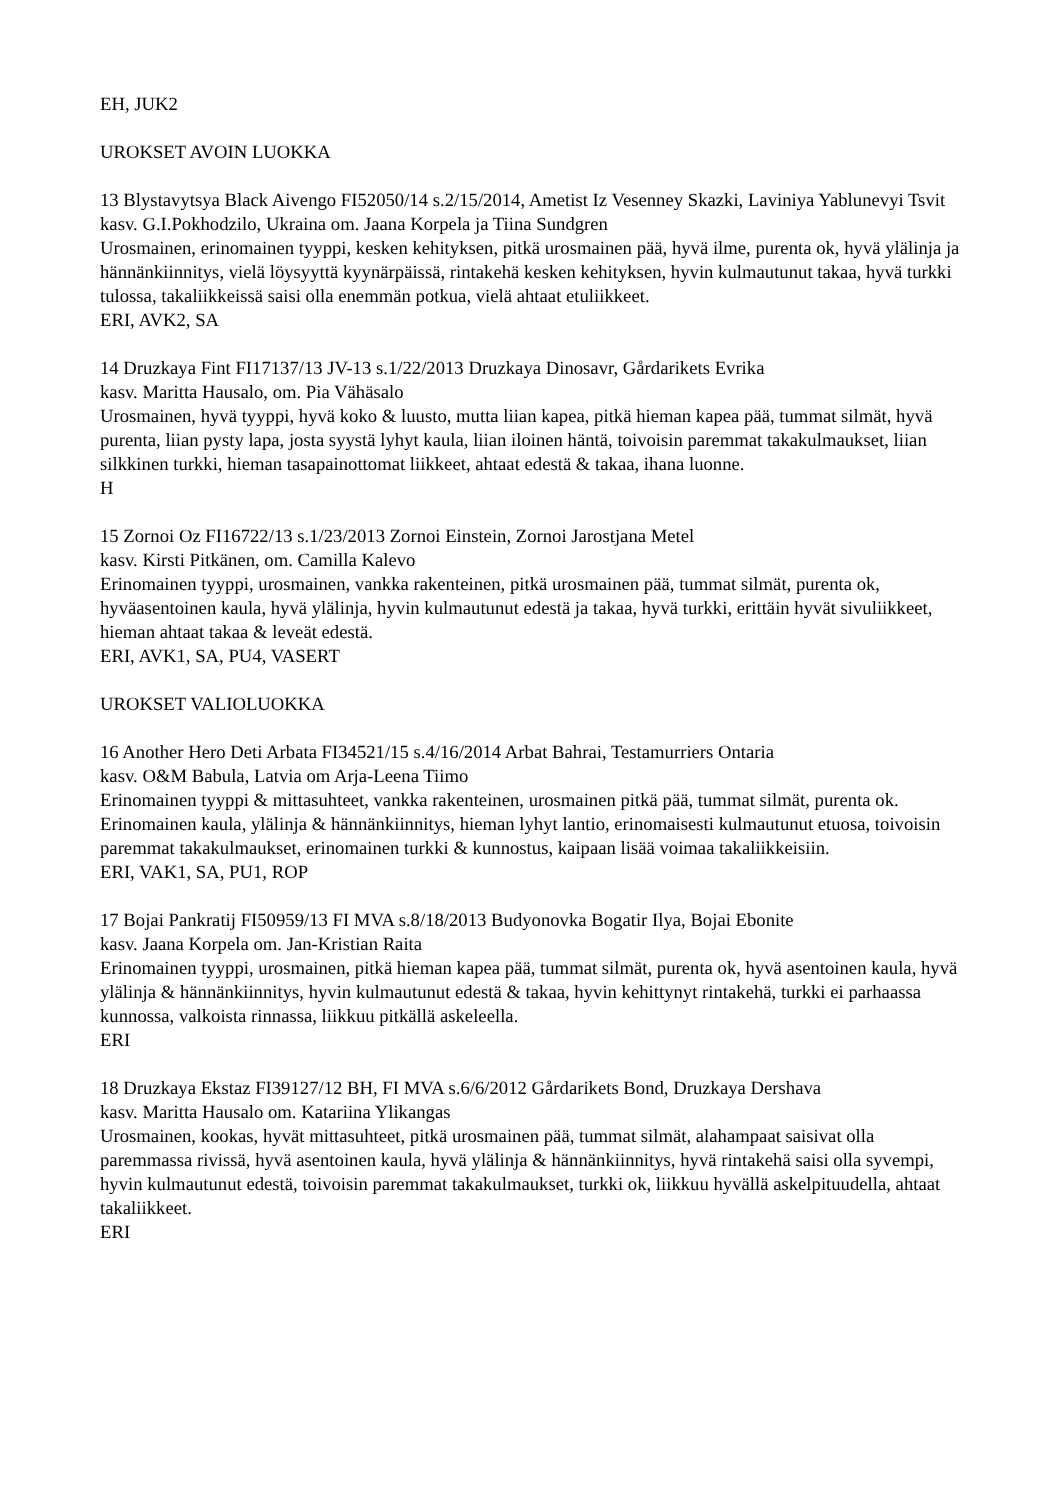EH, JUK2
UROKSET AVOIN LUOKKA
13 Blystavytsya Black Aivengo FI52050/14 s.2/15/2014, Ametist Iz Vesenney Skazki, Laviniya Yablunevyi Tsvit
kasv. G.I.Pokhodzilo, Ukraina om. Jaana Korpela ja Tiina Sundgren
Urosmainen, erinomainen tyyppi, kesken kehityksen, pitkä urosmainen pää, hyvä ilme, purenta ok, hyvä ylälinja ja hännänkiinnitys, vielä löysyyttä kyynärpäissä, rintakehä kesken kehityksen, hyvin kulmautunut takaa, hyvä turkki tulossa, takaliikkeissä saisi olla enemmän potkua, vielä ahtaat etuliikkeet.
ERI, AVK2, SA
14 Druzkaya Fint FI17137/13 JV-13 s.1/22/2013 Druzkaya Dinosavr, Gårdarikets Evrika
kasv. Maritta Hausalo, om. Pia Vähäsalo
Urosmainen, hyvä tyyppi, hyvä koko & luusto, mutta liian kapea, pitkä hieman kapea pää, tummat silmät, hyvä purenta, liian pysty lapa, josta syystä lyhyt kaula, liian iloinen häntä, toivoisin paremmat takakulmaukset, liian silkkinen turkki, hieman tasapainottomat liikkeet, ahtaat edestä & takaa, ihana luonne.
H
15 Zornoi Oz FI16722/13 s.1/23/2013 Zornoi Einstein, Zornoi Jarostjana Metel
kasv. Kirsti Pitkänen, om. Camilla Kalevo
Erinomainen tyyppi, urosmainen, vankka rakenteinen, pitkä urosmainen pää, tummat silmät, purenta ok, hyväasentoinen kaula, hyvä ylälinja, hyvin kulmautunut edestä ja takaa, hyvä turkki, erittäin hyvät sivuliikkeet, hieman ahtaat takaa & leveät edestä.
ERI, AVK1, SA, PU4, VASERT
UROKSET VALIOLUOKKA
16 Another Hero Deti Arbata FI34521/15 s.4/16/2014 Arbat Bahrai, Testamurriers Ontaria
kasv. O&M Babula, Latvia om Arja-Leena Tiimo
Erinomainen tyyppi & mittasuhteet, vankka rakenteinen, urosmainen pitkä pää, tummat silmät, purenta ok. Erinomainen kaula, ylälinja & hännänkiinnitys, hieman lyhyt lantio, erinomaisesti kulmautunut etuosa, toivoisin paremmat takakulmaukset, erinomainen turkki & kunnostus, kaipaan lisää voimaa takaliikkeisiin.
ERI, VAK1, SA, PU1, ROP
17 Bojai Pankratij FI50959/13 FI MVA s.8/18/2013 Budyonovka Bogatir Ilya, Bojai Ebonite
kasv. Jaana Korpela om. Jan-Kristian Raita
Erinomainen tyyppi, urosmainen, pitkä hieman kapea pää, tummat silmät, purenta ok, hyvä asentoinen kaula, hyvä ylälinja & hännänkiinnitys, hyvin kulmautunut edestä & takaa, hyvin kehittynyt rintakehä, turkki ei parhaassa kunnossa, valkoista rinnassa, liikkuu pitkällä askeleella.
ERI
18 Druzkaya Ekstaz FI39127/12 BH, FI MVA s.6/6/2012 Gårdarikets Bond, Druzkaya Dershava
kasv. Maritta Hausalo om. Katariina Ylikangas
Urosmainen, kookas, hyvät mittasuhteet, pitkä urosmainen pää, tummat silmät, alahampaat saisivat olla paremmassa rivissä, hyvä asentoinen kaula, hyvä ylälinja & hännänkiinnitys, hyvä rintakehä saisi olla syvempi, hyvin kulmautunut edestä, toivoisin paremmat takakulmaukset, turkki ok, liikkuu hyvällä askelpituudella, ahtaat takaliikkeet.
ERI